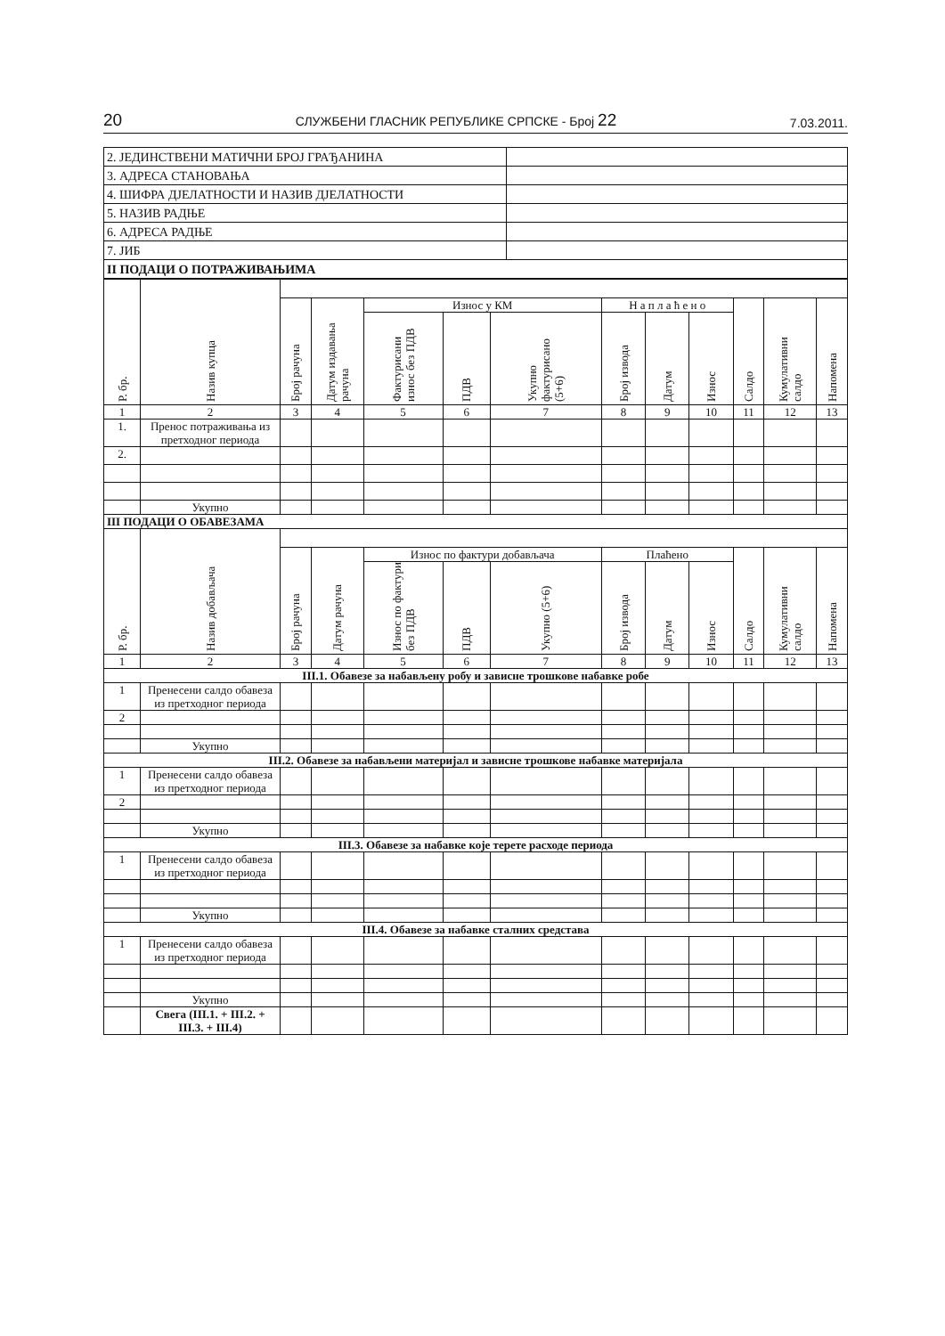20 СЛУЖБЕНИ ГЛАСНИК РЕПУБЛИКЕ СРПСКЕ - Број 22 7.03.2011.
| 2. ЈЕДИНСТВЕНИ МАТИЧНИ БРОЈ ГРАЂАНИНА | |
| 3. АДРЕСА СТАНОВАЊА | |
| 4. ШИФРА ДЈЕЛАТНОСТИ И НАЗИВ ДЈЕЛАТНОСТИ | |
| 5. НАЗИВ РАДЊЕ | |
| 6. АДРЕСА РАДЊЕ | |
| 7. ЈИБ | |
| II ПОДАЦИ О ПОТРАЖИВАЊИМА | |
| Р. бр. | Назив купца | | | | | | | | | | | |
| --- | --- | --- | --- | --- | --- | --- | --- | --- | --- | --- | --- | --- |
| | | Број рачуна | Датум издавања рачуна | Износ у КМ | | | Н а п л а ћ е н о | | | Салдо | Кумулативни салдо | Напомена |
| | | | | Фактурисани износ без ПДВ | ПДВ | Укупно фактурисано (5+6) | Број извода | Датум | Износ | | | |
| 1 | 2 | 3 | 4 | 5 | 6 | 7 | 8 | 9 | 10 | 11 | 12 | 13 |
| 1. | Пренос потраживања из претходног периода | | | | | | | | | | | |
| 2. | | | | | | | | | | | | |
| | Укупно | | | | | | | | | | | |
| III ПОДАЦИ О ОБАВЕЗАМА | | | | | | | | | | | | |
| Р. бр. | Назив добављача | | | | | | | | | | | |
| | | Број рачуна | Датум рачуна | Износ по фактури добављача | | | Плаћено | | | Салдо | Кумулативни салдо | Напомена |
| | | | | Износ по фактури без ПДВ | ПДВ | Укупно (5+6) | Број извода | Датум | Износ | | | |
| 1 | 2 | 3 | 4 | 5 | 6 | 7 | 8 | 9 | 10 | 11 | 12 | 13 |
| III.1. Обавезе за набављену робу и зависне трошкове набавке робе | | | | | | | | | | | | |
| 1 | Пренесени салдо обавеза из претходног периода | | | | | | | | | | | |
| 2 | | | | | | | | | | | | |
| | Укупно | | | | | | | | | | | |
| III.2. Обавезе за набављени материјал и зависне трошкове набавке материјала | | | | | | | | | | | | |
| 1 | Пренесени салдо обавеза из претходног периода | | | | | | | | | | | |
| 2 | | | | | | | | | | | | |
| | Укупно | | | | | | | | | | | |
| III.3. Обавезе за набавке које терете расходе периода | | | | | | | | | | | | |
| 1 | Пренесени салдо обавеза из претходног периода | | | | | | | | | | | |
| | Укупно | | | | | | | | | | | |
| III.4. Обавезе за набавке сталних средстава | | | | | | | | | | | | |
| 1 | Пренесени салдо обавеза из претходног периода | | | | | | | | | | | |
| | Укупно | | | | | | | | | | | |
| | Свега (III.1. + III.2. + III.3. + III.4) | | | | | | | | | | | |